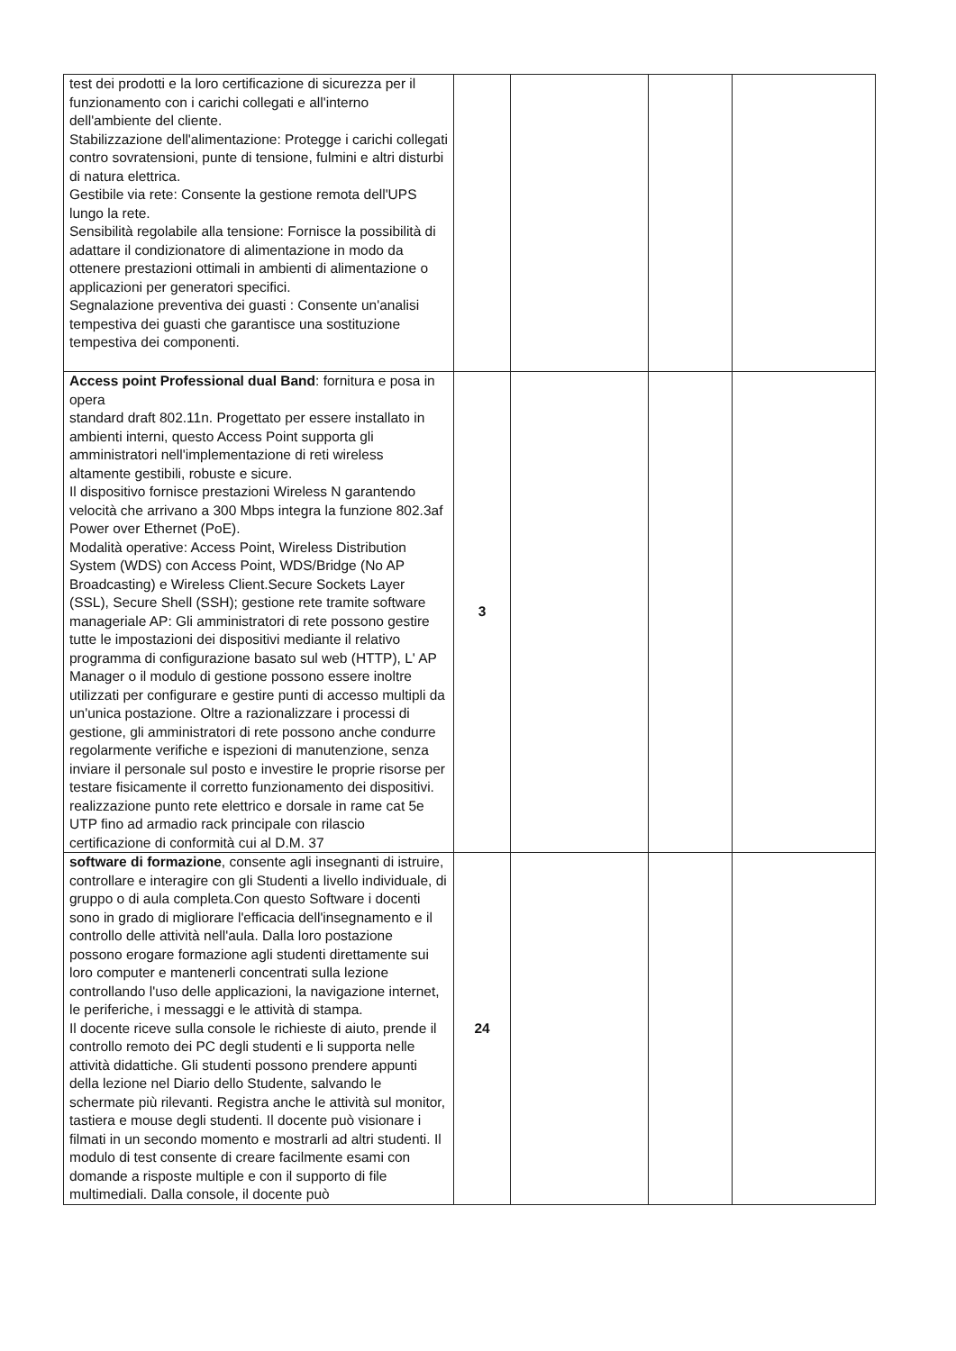| test dei prodotti e la loro certificazione di sicurezza per il funzionamento con i carichi collegati e all'interno dell'ambiente del cliente. Stabilizzazione dell'alimentazione: Protegge i carichi collegati contro sovratensioni, punte di tensione, fulmini e altri disturbi di natura elettrica. Gestibile via rete: Consente la gestione remota dell'UPS lungo la rete. Sensibilità regolabile alla tensione: Fornisce la possibilità di adattare il condizionatore di alimentazione in modo da ottenere prestazioni ottimali in ambienti di alimentazione o applicazioni per generatori specifici. Segnalazione preventiva dei guasti : Consente un'analisi tempestiva dei guasti che garantisce una sostituzione tempestiva dei componenti. | | | | |
| Access point Professional dual Band : fornitura e posa in opera standard draft 802.11n. Progettato per essere installato in ambienti interni, questo Access Point supporta gli amministratori nell'implementazione di reti wireless altamente gestibili, robuste e sicure. Il dispositivo fornisce prestazioni Wireless N garantendo velocità che arrivano a 300 Mbps integra la funzione 802.3af Power over Ethernet (PoE). Modalità operative: Access Point, Wireless Distribution System (WDS) con Access Point, WDS/Bridge (No AP Broadcasting) e Wireless Client.Secure Sockets Layer (SSL), Secure Shell (SSH); gestione rete tramite software manageriale AP: Gli amministratori di rete possono gestire tutte le impostazioni dei dispositivi mediante il relativo programma di configurazione basato sul web (HTTP), L' AP Manager o il modulo di gestione possono essere inoltre utilizzati per configurare e gestire punti di accesso multipli da un'unica postazione. Oltre a razionalizzare i processi di gestione, gli amministratori di rete possono anche condurre regolarmente verifiche e ispezioni di manutenzione, senza inviare il personale sul posto e investire le proprie risorse per testare fisicamente il corretto funzionamento dei dispositivi. realizzazione punto rete elettrico e dorsale in rame cat 5e UTP fino ad armadio rack principale con rilascio certificazione di conformità cui al D.M. 37 | 3 | | | |
| software di formazione , consente agli insegnanti di istruire, controllare e interagire con gli Studenti a livello individuale, di gruppo o di aula completa.Con questo Software i docenti sono in grado di migliorare l'efficacia dell'insegnamento e il controllo delle attività nell'aula. Dalla loro postazione possono erogare formazione agli studenti direttamente sui loro computer e mantenerli concentrati sulla lezione controllando l'uso delle applicazioni, la navigazione internet, le periferiche, i messaggi e le attività di stampa. Il docente riceve sulla console le richieste di aiuto, prende il controllo remoto dei PC degli studenti e li supporta nelle attività didattiche. Gli studenti possono prendere appunti della lezione nel Diario dello Studente, salvando le schermate più rilevanti. Registra anche le attività sul monitor, tastiera e mouse degli studenti. Il docente può visionare i filmati in un secondo momento e mostrarli ad altri studenti. Il modulo di test consente di creare facilmente esami con domande a risposte multiple e con il supporto di file multimediali. Dalla console, il docente può | 24 | | | |